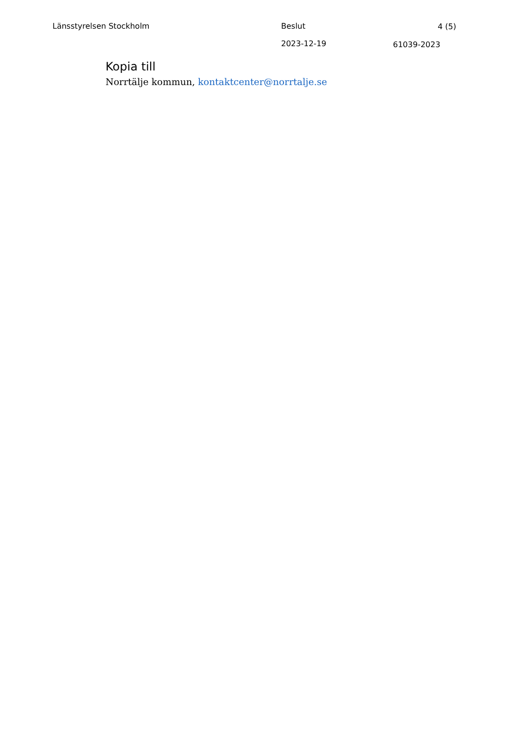Länsstyrelsen Stockholm Beslut 4 (5)
2023-12-19 61039-2023
Kopia till
Norrtälje kommun, kontaktcenter@norrtalje.se